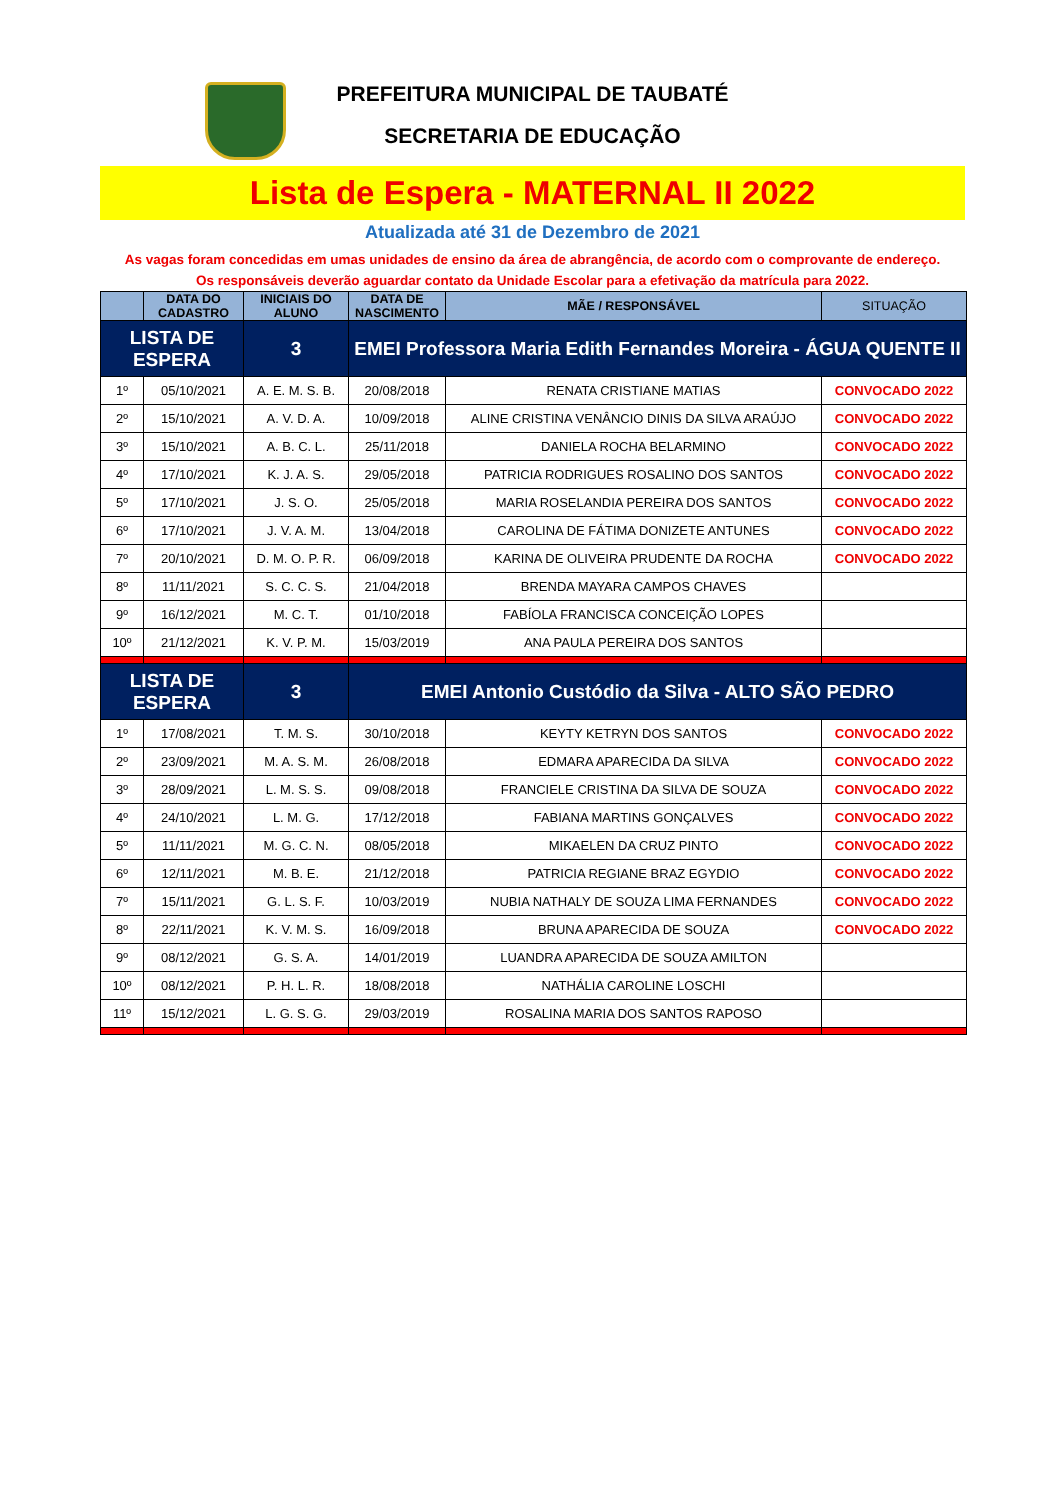PREFEITURA MUNICIPAL DE TAUBATÉ
SECRETARIA DE EDUCAÇÃO
Lista de Espera - MATERNAL II 2022
Atualizada até 31 de Dezembro de 2021
As vagas foram concedidas em umas unidades de ensino da área de abrangência, de acordo com o comprovante de endereço.
Os responsáveis deverão aguardar contato da Unidade Escolar para a efetivação da matrícula para 2022.
| | DATA DO CADASTRO | INICIAIS DO ALUNO | DATA DE NASCIMENTO | MÃE / RESPONSÁVEL | SITUAÇÃO |
| --- | --- | --- | --- | --- | --- |
| LISTA DE ESPERA | | 3 | EMEI Professora Maria Edith Fernandes Moreira - ÁGUA QUENTE II | | |
| 1º | 05/10/2021 | A. E. M. S. B. | 20/08/2018 | RENATA CRISTIANE MATIAS | CONVOCADO 2022 |
| 2º | 15/10/2021 | A. V. D. A. | 10/09/2018 | ALINE CRISTINA VENÂNCIO DINIS DA SILVA ARAÚJO | CONVOCADO 2022 |
| 3º | 15/10/2021 | A. B. C. L. | 25/11/2018 | DANIELA ROCHA BELARMINO | CONVOCADO 2022 |
| 4º | 17/10/2021 | K. J. A. S. | 29/05/2018 | PATRICIA RODRIGUES ROSALINO DOS SANTOS | CONVOCADO 2022 |
| 5º | 17/10/2021 | J. S. O. | 25/05/2018 | MARIA ROSELANDIA PEREIRA DOS SANTOS | CONVOCADO 2022 |
| 6º | 17/10/2021 | J. V. A. M. | 13/04/2018 | CAROLINA DE FÁTIMA DONIZETE ANTUNES | CONVOCADO 2022 |
| 7º | 20/10/2021 | D. M. O. P. R. | 06/09/2018 | KARINA DE OLIVEIRA PRUDENTE DA ROCHA | CONVOCADO 2022 |
| 8º | 11/11/2021 | S. C. C. S. | 21/04/2018 | BRENDA MAYARA CAMPOS CHAVES | |
| 9º | 16/12/2021 | M. C. T. | 01/10/2018 | FABÍOLA FRANCISCA CONCEIÇÃO LOPES | |
| 10º | 21/12/2021 | K. V. P. M. | 15/03/2019 | ANA PAULA PEREIRA DOS SANTOS | |
| LISTA DE ESPERA | | 3 | EMEI Antonio Custódio da Silva - ALTO SÃO PEDRO | | |
| 1º | 17/08/2021 | T. M. S. | 30/10/2018 | KEYTY KETRYN DOS SANTOS | CONVOCADO 2022 |
| 2º | 23/09/2021 | M. A. S. M. | 26/08/2018 | EDMARA APARECIDA DA SILVA | CONVOCADO 2022 |
| 3º | 28/09/2021 | L. M. S. S. | 09/08/2018 | FRANCIELE CRISTINA DA SILVA DE SOUZA | CONVOCADO 2022 |
| 4º | 24/10/2021 | L. M. G. | 17/12/2018 | FABIANA MARTINS GONÇALVES | CONVOCADO 2022 |
| 5º | 11/11/2021 | M. G. C. N. | 08/05/2018 | MIKAELEN DA CRUZ PINTO | CONVOCADO 2022 |
| 6º | 12/11/2021 | M. B. E. | 21/12/2018 | PATRICIA REGIANE BRAZ EGYDIO | CONVOCADO 2022 |
| 7º | 15/11/2021 | G. L. S. F. | 10/03/2019 | NUBIA NATHALY DE SOUZA LIMA FERNANDES | CONVOCADO 2022 |
| 8º | 22/11/2021 | K. V. M. S. | 16/09/2018 | BRUNA APARECIDA DE SOUZA | CONVOCADO 2022 |
| 9º | 08/12/2021 | G. S. A. | 14/01/2019 | LUANDRA APARECIDA DE SOUZA AMILTON | |
| 10º | 08/12/2021 | P. H. L. R. | 18/08/2018 | NATHÁLIA CAROLINE LOSCHI | |
| 11º | 15/12/2021 | L. G. S. G. | 29/03/2019 | ROSALINA MARIA DOS SANTOS RAPOSO | |